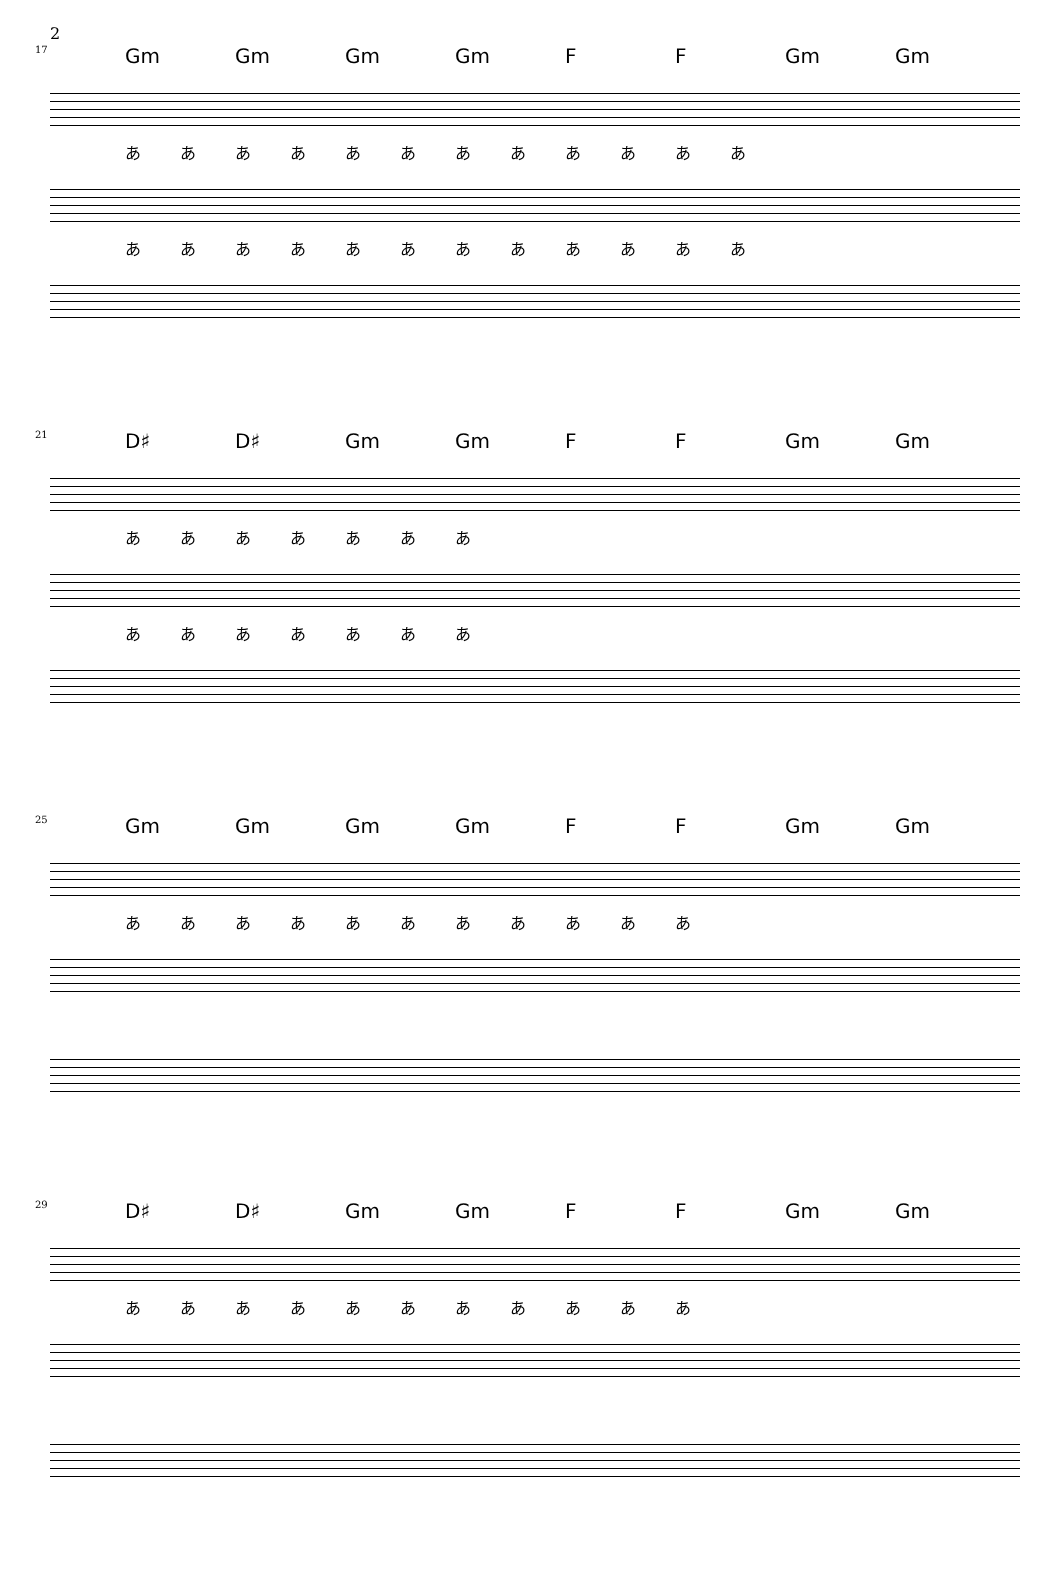2
17
Gm Gm Gm Gm F F Gm Gm
ああああああああああああ
ああああああああああああ
21
D♯ D♯ Gm Gm F F Gm Gm
あああああああ
あああああああ
25
Gm Gm Gm Gm F F Gm Gm
あああああああああああ
29
D♯ D♯ Gm Gm F F Gm Gm
あああああああああああ